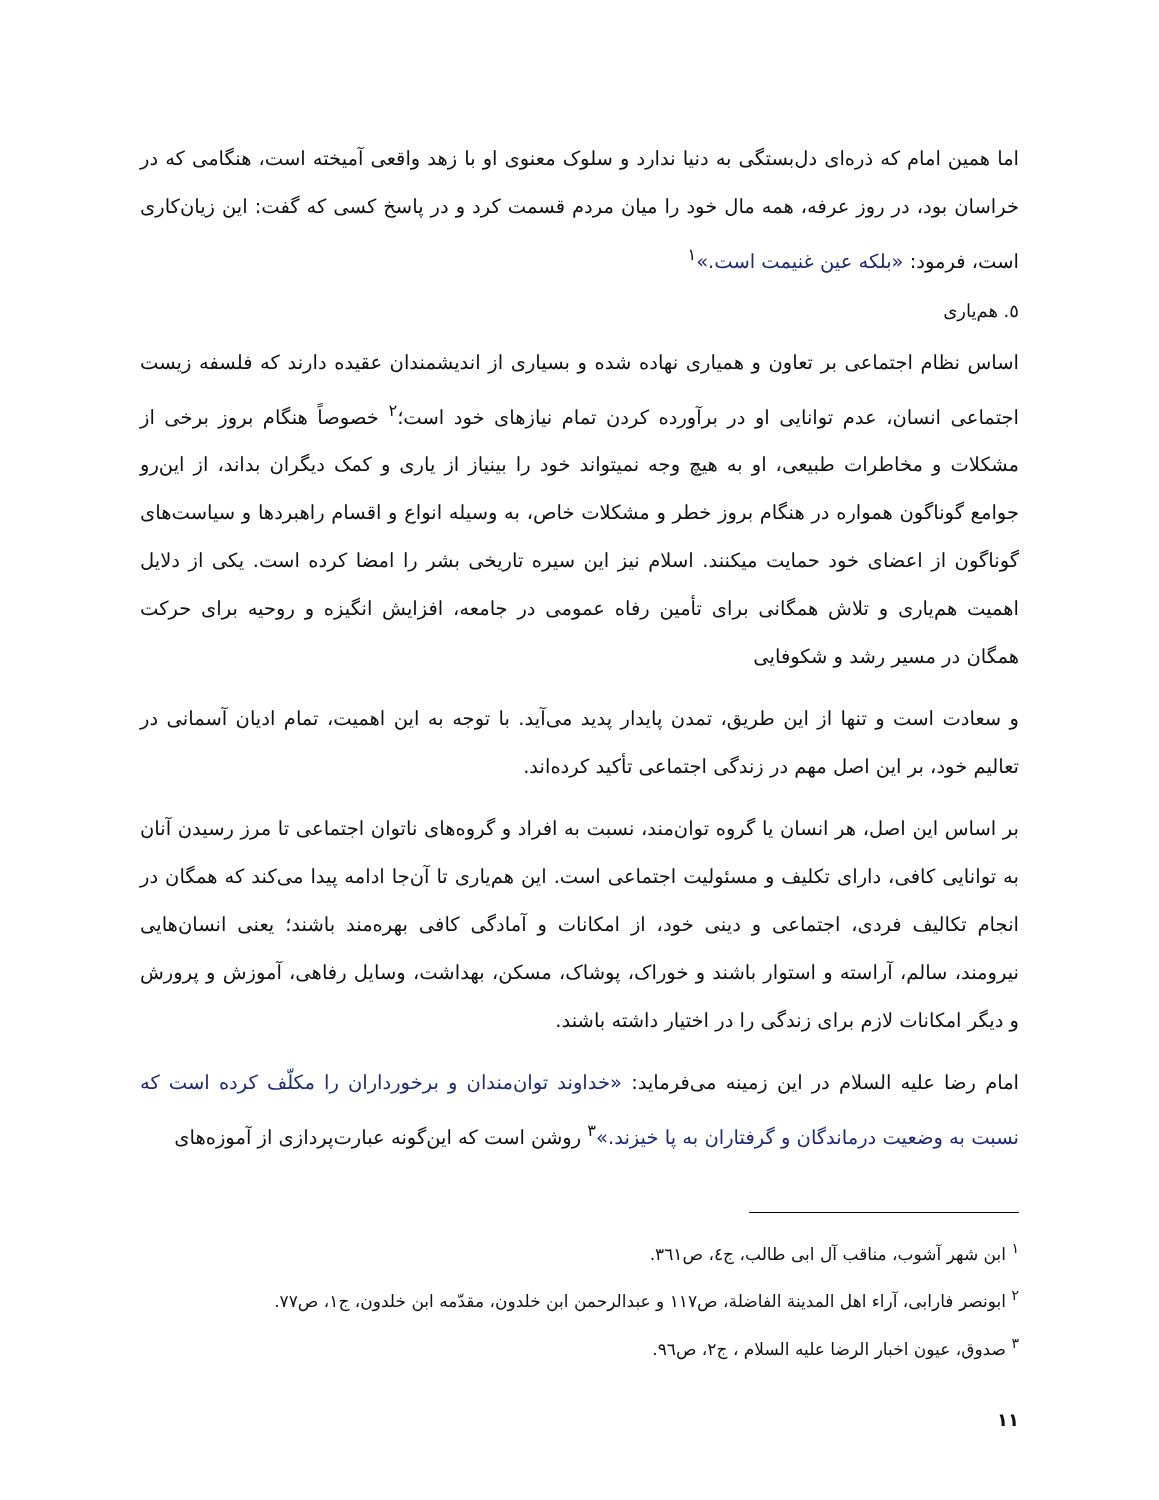اما همین امام که ذره‌ای دل‌بستگی به دنیا ندارد و سلوک معنوی او با زهد واقعی آمیخته است، هنگامی که در خراسان بود، در روز عرفه، همه مال خود را میان مردم قسمت کرد و در پاسخ کسی که گفت: این زیان‌کاری است، فرمود: «بلکه عین غنیمت است.»<sup>١</sup>
٥. هم‌یاری
اساس نظام اجتماعی بر تعاون و همیاری نهاده شده و بسیاری از اندیشمندان عقیده دارند که فلسفه زیست اجتماعی انسان، عدم توانایی او در برآورده کردن تمام نیازهای خود است؛<sup>٢</sup> خصوصاً هنگام بروز برخی از مشکلات و مخاطرات طبیعی، او به هیچ وجه نمیتواند خود را بینیاز از یاری و کمک دیگران بداند، از این‌رو جوامع گوناگون همواره در هنگام بروز خطر و مشکلات خاص، به وسیله انواع و اقسام راهبردها و سیاست‌های گوناگون از اعضای خود حمایت میکنند. اسلام نیز این سیره تاریخی بشر را امضا کرده است. یکی از دلایل اهمیت هم‌یاری و تلاش همگانی برای تأمین رفاه عمومی در جامعه، افزایش انگیزه و روحیه برای حرکت همگان در مسیر رشد و شکوفایی
و سعادت است و تنها از این طریق، تمدن پایدار پدید می‌آید. با توجه به این اهمیت، تمام ادیان آسمانی در تعالیم خود، بر این اصل مهم در زندگی اجتماعی تأکید کرده‌اند.
بر اساس این اصل، هر انسان یا گروه توان‌مند، نسبت به افراد و گروه‌های ناتوان اجتماعی تا مرز رسیدن آنان به توانایی کافی، دارای تکلیف و مسئولیت اجتماعی است. این هم‌یاری تا آن‌جا ادامه پیدا می‌کند که همگان در انجام تکالیف فردی، اجتماعی و دینی خود، از امکانات و آمادگی کافی بهره‌مند باشند؛ یعنی انسان‌هایی نیرومند، سالم، آراسته و استوار باشند و خوراک، پوشاک، مسکن، بهداشت، وسایل رفاهی، آموزش و پرورش و دیگر امکانات لازم برای زندگی را در اختیار داشته باشند.
امام رضا علیه السلام در این زمینه می‌فرماید: «خداوند توان‌مندان و برخورداران را مکلّف کرده است که نسبت به وضعیت درماندگان و گرفتاران به پا خیزند.»<sup>٣</sup> روشن است که این‌گونه عبارت‌پردازی از آموزه‌های
<sup>١</sup> ابن شهر آشوب، مناقب آل ابی طالب، ج٤، ص٣٦١.
<sup>٢</sup> ابونصر فارابی، آراء اهل المدینة الفاضلة، ص١١٧ و عبدالرحمن ابن خلدون، مقدّمه ابن خلدون، ج١، ص٧٧.
<sup>٣</sup> صدوق، عیون اخبار الرضا علیه السلام ، ج٢، ص٩٦.
١١